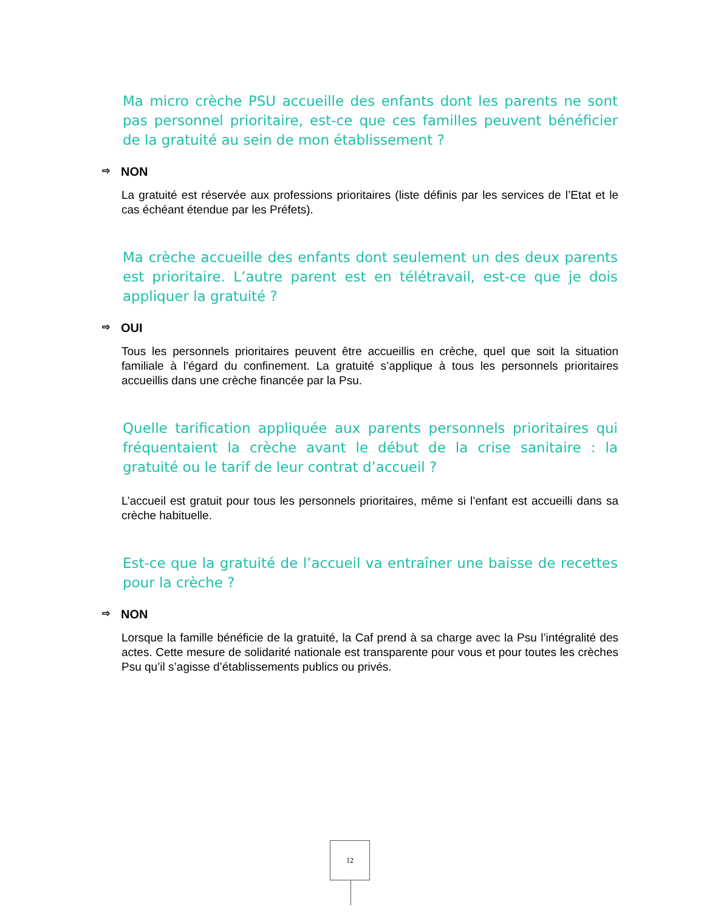Ma micro crèche PSU accueille des enfants dont les parents ne sont pas personnel prioritaire, est-ce que ces familles peuvent bénéficier de la gratuité au sein de mon établissement ?
⇨ NON
La gratuité est réservée aux professions prioritaires (liste définis par les services de l’Etat et le cas échéant étendue par les Préfets).
Ma crèche accueille des enfants dont seulement un des deux parents est prioritaire. L’autre parent est en télétravail, est-ce que je dois appliquer la gratuité ?
⇨ OUI
Tous les personnels prioritaires peuvent être accueillis en crèche, quel que soit la situation familiale à l’égard du confinement. La gratuité s’applique à tous les personnels prioritaires accueillis dans une crèche financée par la Psu.
Quelle tarification appliquée aux parents personnels prioritaires qui fréquentaient la crèche avant le début de la crise sanitaire : la gratuité ou le tarif de leur contrat d’accueil ?
L’accueil est gratuit pour tous les personnels prioritaires, même si l’enfant est accueilli dans sa crèche habituelle.
Est-ce que la gratuité de l’accueil va entraîner une baisse de recettes pour la crèche ?
⇨ NON
Lorsque la famille bénéficie de la gratuité, la Caf prend à sa charge avec la Psu l’intégralité des actes. Cette mesure de solidarité nationale est transparente pour vous et pour toutes les crèches Psu qu’il s’agisse d’établissements publics ou privés.
12